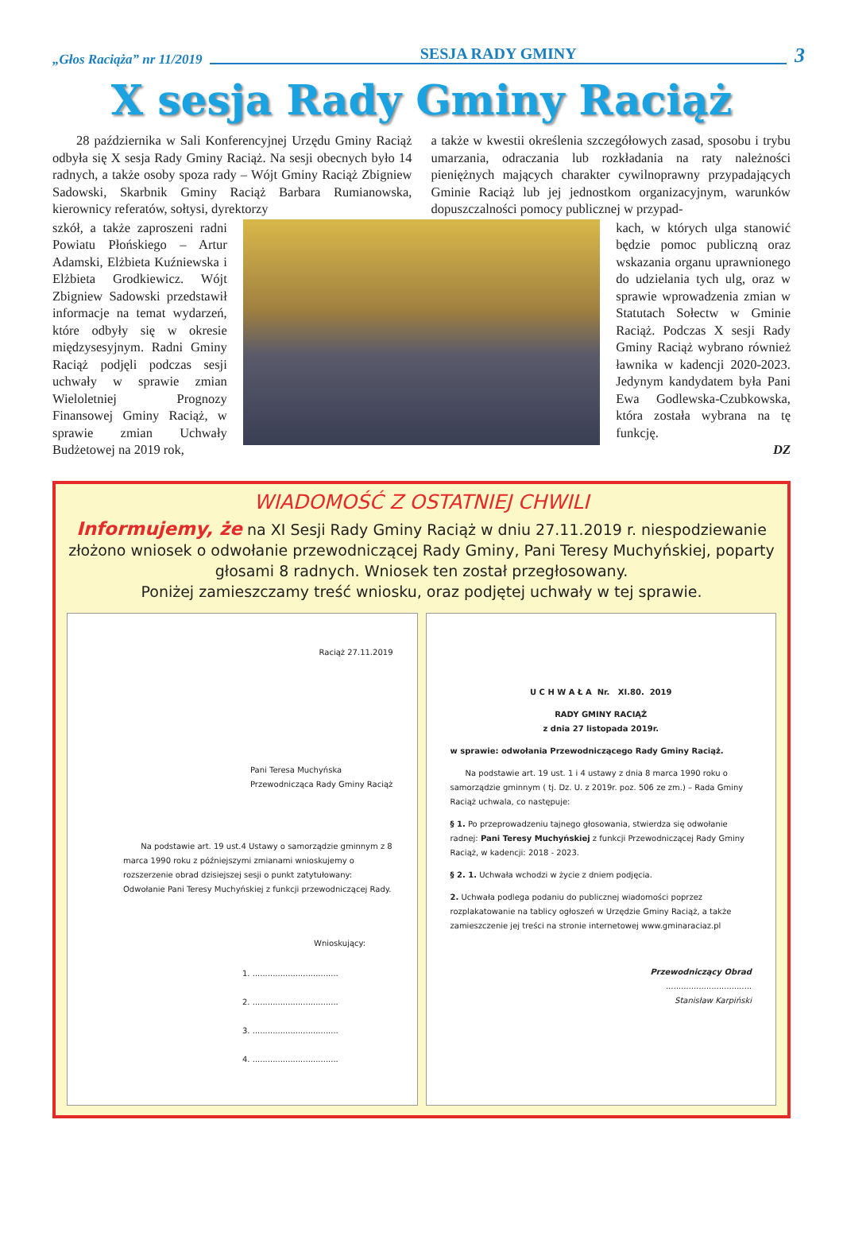„Głos Raciąża” nr 11/2019 SESJA RADY GMINY 3
X sesja Rady Gminy Raciąż
28 października w Sali Konferencyjnej Urzędu Gminy Raciąż odbyła się X sesja Rady Gminy Raciąż. Na sesji obecnych było 14 radnych, a także osoby spoza rady – Wójt Gminy Raciąż Zbigniew Sadowski, Skarbnik Gminy Raciąż Barbara Rumianowska, kierownicy referatów, sołtysi, dyrektorzy
a także w kwestii określenia szczegółowych zasad, sposobu i trybu umarzania, odraczania lub rozkładania na raty należności pieniężnych mających charakter cywilnoprawny przypadających Gminie Raciąż lub jej jednostkom organizacyjnym, warunków dopuszczalności pomocy publicznej w przypad-
szkół, a także zaproszeni radni Powiatu Płońskiego – Artur Adamski, Elżbieta Kuźniewska i Elżbieta Grodkiewicz. Wójt Zbigniew Sadowski przedstawił informacje na temat wydarzeń, które odbyły się w okresie międzysesyjnym. Radni Gminy Raciąż podjęli podczas sesji uchwały w sprawie zmian Wieloletniej Prognozy Finansowej Gminy Raciąż, w sprawie zmian Uchwały Budżetowej na 2019 rok,
kach, w których ulga stanowić będzie pomoc publiczną oraz wskazania organu uprawnionego do udzielania tych ulg, oraz w sprawie wprowadzenia zmian w Statutach Sołectw w Gminie Raciąż. Podczas X sesji Rady Gminy Raciąż wybrano również ławnika w kadencji 2020-2023. Jedynym kandydatem była Pani Ewa Godlewska-Czubkowska, która została wybrana na tę funkcję.
DZ
WIADOMOŚĆ Z OSTATNIEJ CHWILI
Informujemy, że na XI Sesji Rady Gminy Raciąż w dniu 27.11.2019 r. niespodziewanie złożono wniosek o odwołanie przewodniczącej Rady Gminy, Pani Teresy Muchyńskiej, poparty głosami 8 radnych. Wniosek ten został przegłosowany.
Poniżej zamieszczamy treść wniosku, oraz podjętej uchwały w tej sprawie.
Raciąż 27.11.2019
Pani Teresa Muchyńska
Przewodnicząca Rady Gminy Raciąż
Na podstawie art. 19 ust.4 Ustawy o samorządzie gminnym z 8 marca 1990 roku z późniejszymi zmianami wnioskujemy o rozszerzenie obrad dzisiejszej sesji o punkt zatytułowany: Odwołanie Pani Teresy Muchyńskiej z funkcji przewodniczącej Rady.
Wnioskujący:
1. ..................................
2. ..................................
3. ..................................
4. ..................................
U C H W A Ł A Nr. XI.80. 2019
RADY GMINY RACIĄŻ
z dnia 27 listopada 2019r.
w sprawie: odwołania Przewodniczącego Rady Gminy Raciąż.
Na podstawie art. 19 ust. 1 i 4 ustawy z dnia 8 marca 1990 roku o samorządzie gminnym ( tj. Dz. U. z 2019r. poz. 506 ze zm.) – Rada Gminy Raciąż uchwala, co następuje:
§ 1. Po przeprowadzeniu tajnego głosowania, stwierdza się odwołanie radnej: Pani Teresy Muchyńskiej z funkcji Przewodniczącej Rady Gminy Raciąż, w kadencji: 2018 - 2023.
§ 2. 1. Uchwała wchodzi w życie z dniem podjęcia.
2. Uchwała podlega podaniu do publicznej wiadomości poprzez rozplakatowanie na tablicy ogłoszeń w Urzędzie Gminy Raciąż, a także zamieszczenie jej treści na stronie internetowej www.gminaraciaz.pl
Przewodniczący Obrad
..................................
Stanisław Karpiński